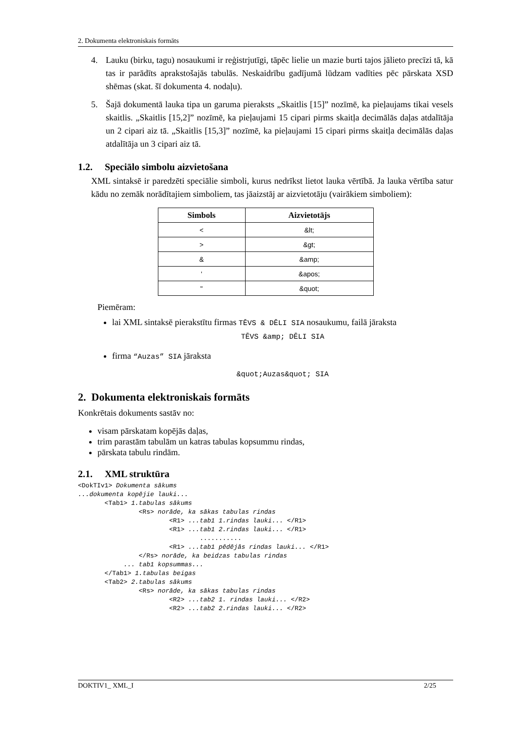2. Dokumenta elektroniskais formāts
4. Lauku (birku, tagu) nosaukumi ir reģistrjutīgi, tāpēc lielie un mazie burti tajos jālieto precīzi tā, kā tas ir parādīts aprakstošajās tabulās. Neskaidrību gadījumā lūdzam vadīties pēc pārskata XSD shēmas (skat. šī dokumenta 4. nodaļu).
5. Šajā dokumentā lauka tipa un garuma pieraksts „Skaitlis [15]” nozīmē, ka pieļaujams tikai vesels skaitlis. „Skaitlis [15,2]” nozīmē, ka pieļaujami 15 cipari pirms skaitļa decimālās daļas atdalītāja un 2 cipari aiz tā. „Skaitlis [15,3]” nozīmē, ka pieļaujami 15 cipari pirms skaitļa decimālās daļas atdalītāja un 3 cipari aiz tā.
1.2. Speciālo simbolu aizvietošana
XML sintaksē ir paredzēti speciālie simboli, kurus nedrīkst lietot lauka vērtībā. Ja lauka vērtība satur kādu no zemāk norādītajiem simboliem, tas jāaizstāj ar aizvietotāju (vairākiem simboliem):
| Simbols | Aizvietotājs |
| --- | --- |
| < | &lt; |
| > | &gt; |
| & | &amp; |
| ' | &apos; |
| " | &quot; |
Piemēram:
lai XML sintaksē pierakstītu firmas TĒVS & DĒLI SIA nosaukumu, failā jāraksta
TĒVS &amp; DĒLI SIA
firma “Auzas” SIA jāraksta
&quot;Auzas&quot; SIA
2. Dokumenta elektroniskais formāts
Konkrētais dokuments sastāv no:
visam pārskatam kopējās daļas,
trim parastām tabulām un katras tabulas kopsummu rindas,
pārskata tabulu rindām.
2.1. XML struktūra
<DokTIv1> Dokumenta sākums
...dokumenta kopējie lauki...
       <Tab1> 1.tabulas sākums
                <Rs> norāde, ka sākas tabulas rindas
                        <R1> ...tab1 1.rindas lauki... </R1>
                        <R1> ...tab1 2.rindas lauki... </R1>
                                ...........
                        <R1> ...tab1 pēdējās rindas lauki... </R1>
                </Rs> norāde, ka beidzas tabulas rindas
            ... tab1 kopsummas...
       </Tab1> 1.tabulas beigas
       <Tab2> 2.tabulas sākums
                <Rs> norāde, ka sākas tabulas rindas
                        <R2> ...tab2 1. rindas lauki... </R2>
                        <R2> ...tab2 2.rindas lauki... </R2>
DOKTIV1_ XML_I 2/25